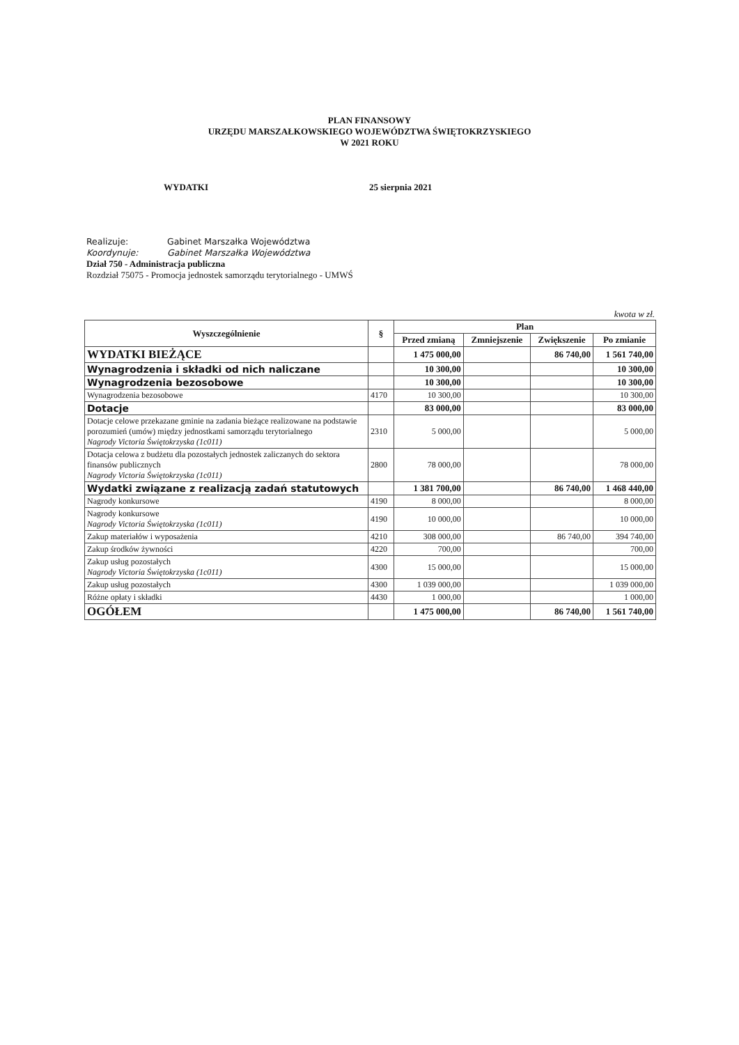PLAN FINANSOWY
URZĘDU MARSZAŁKOWSKIEGO WOJEWÓDZTWA ŚWIĘTOKRZYSKIEGO
W 2021 ROKU
WYDATKI 25 sierpnia 2021
Realizuje: Gabinet Marszałka Województwa
Koordynuje: Gabinet Marszałka Województwa
Dział 750 - Administracja publiczna
Rozdział 75075 - Promocja jednostek samorządu terytorialnego - UMWŚ
kwota w zł.
| Wyszczególnienie | § | Plan | | | |
| --- | --- | --- | --- | --- | --- |
| | | Przed zmianą | Zmniejszenie | Zwiększenie | Po zmianie |
| WYDATKI BIEŻĄCE | | 1 475 000,00 | | 86 740,00 | 1 561 740,00 |
| Wynagrodzenia i składki od nich naliczane | | 10 300,00 | | | 10 300,00 |
| Wynagrodzenia bezosobowe | | 10 300,00 | | | 10 300,00 |
| Wynagrodzenia bezosobowe | 4170 | 10 300,00 | | | 10 300,00 |
| Dotacje | | 83 000,00 | | | 83 000,00 |
| Dotacje celowe przekazane gminie na zadania bieżące realizowane na podstawie porozumień (umów) między jednostkami samorządu terytorialnego Nagrody Victoria Świętokrzyska (1c011) | 2310 | 5 000,00 | | | 5 000,00 |
| Dotacja celowa z budżetu dla pozostałych jednostek zaliczanych do sektora finansów publicznych Nagrody Victoria Świętokrzyska (1c011) | 2800 | 78 000,00 | | | 78 000,00 |
| Wydatki związane z realizacją zadań statutowych | | 1 381 700,00 | | 86 740,00 | 1 468 440,00 |
| Nagrody konkursowe | 4190 | 8 000,00 | | | 8 000,00 |
| Nagrody konkursowe Nagrody Victoria Świętokrzyska (1c011) | 4190 | 10 000,00 | | | 10 000,00 |
| Zakup materiałów i wyposażenia | 4210 | 308 000,00 | | 86 740,00 | 394 740,00 |
| Zakup środków żywności | 4220 | 700,00 | | | 700,00 |
| Zakup usług pozostałych Nagrody Victoria Świętokrzyska (1c011) | 4300 | 15 000,00 | | | 15 000,00 |
| Zakup usług pozostałych | 4300 | 1 039 000,00 | | | 1 039 000,00 |
| Różne opłaty i składki | 4430 | 1 000,00 | | | 1 000,00 |
| OGÓŁEM | | 1 475 000,00 | | 86 740,00 | 1 561 740,00 |